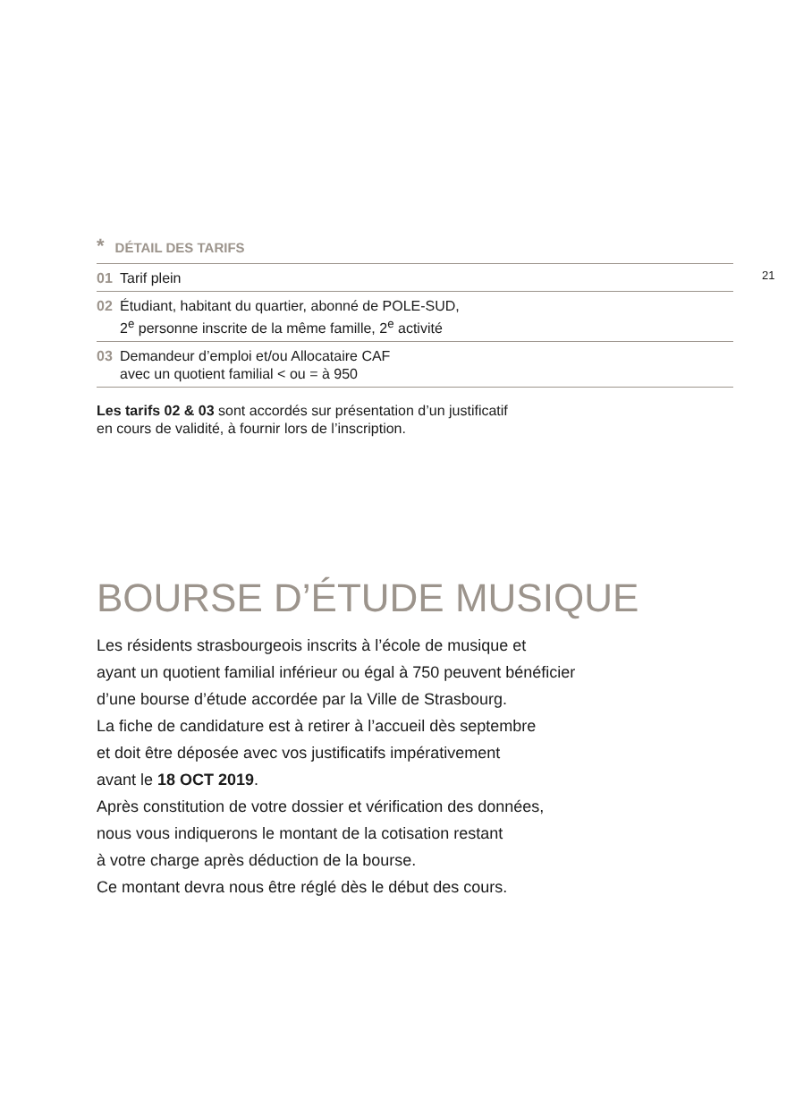* DÉTAIL DES TARIFS
01 Tarif plein
02 Étudiant, habitant du quartier, abonné de POLE-SUD,
2<sup>e</sup> personne inscrite de la même famille, 2<sup>e</sup> activité
03 Demandeur d’emploi et/ou Allocataire CAF
avec un quotient familial < ou = à 950
Les tarifs 02 & 03 sont accordés sur présentation d’un justificatif
en cours de validité, à fournir lors de l’inscription.
21
BOURSE D’ÉTUDE MUSIQUE
Les résidents strasbourgeois inscrits à l’école de musique et
ayant un quotient familial inférieur ou égal à 750 peuvent bénéficier
d’une bourse d’étude accordée par la Ville de Strasbourg.
La fiche de candidature est à retirer à l’accueil dès septembre
et doit être déposée avec vos justificatifs impérativement
avant le 18 OCT 2019.
Après constitution de votre dossier et vérification des données,
nous vous indiquerons le montant de la cotisation restant
à votre charge après déduction de la bourse.
Ce montant devra nous être réglé dès le début des cours.